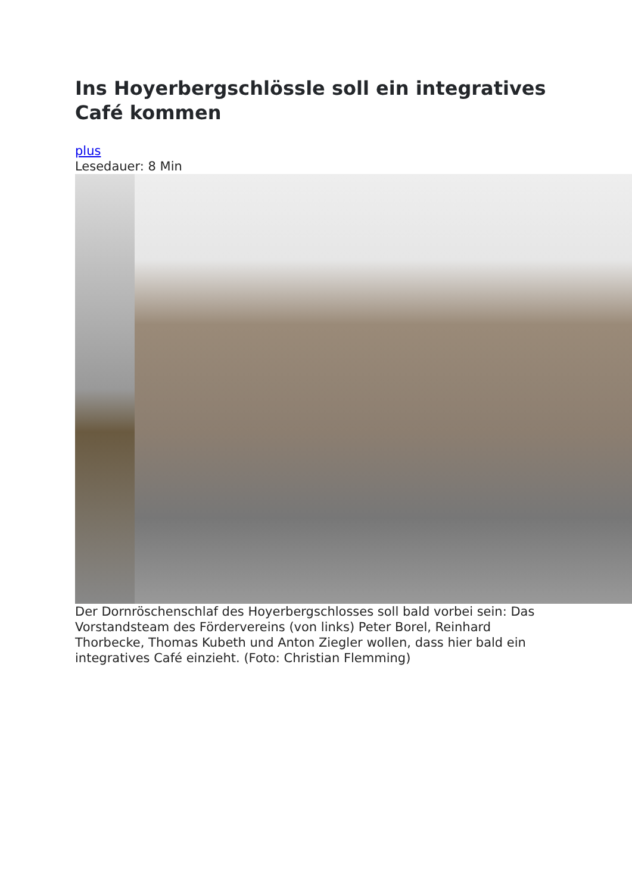Ins Hoyerbergschlössle soll ein integratives Café kommen
plus
Lesedauer: 8 Min
Der Dornröschenschlaf des Hoyerbergschlosses soll bald vorbei sein: Das Vorstandsteam des Fördervereins (von links) Peter Borel, Reinhard Thorbecke, Thomas Kubeth und Anton Ziegler wollen, dass hier bald ein integratives Café einzieht. (Foto: Christian Flemming)